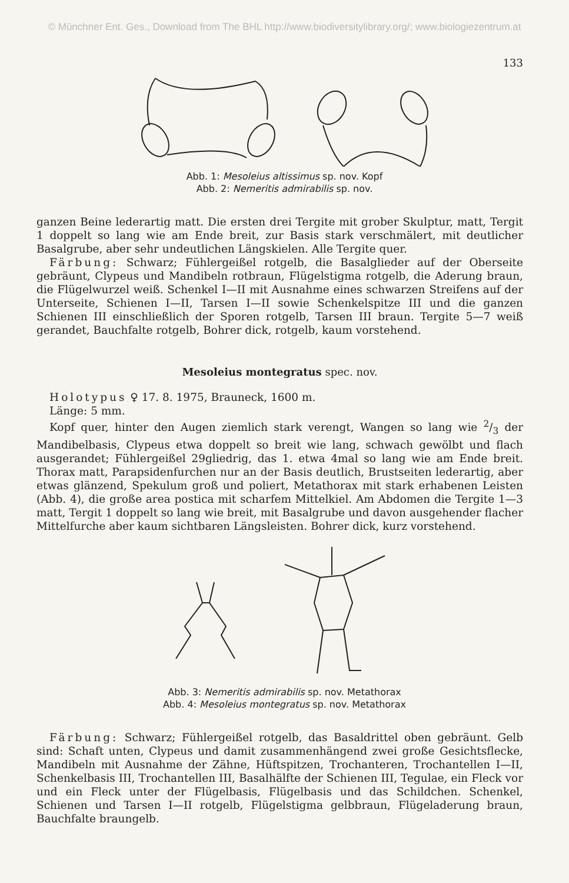© Münchner Ent. Ges., Download from The BHL http://www.biodiversitylibrary.org/; www.biologiezentrum.at
133
Abb. 1: Mesoleius altissimus sp. nov. Kopf
Abb. 2: Nemeritis admirabilis sp. nov.
ganzen Beine lederartig matt. Die ersten drei Tergite mit grober Skulptur, matt, Tergit 1 doppelt so lang wie am Ende breit, zur Basis stark verschmälert, mit deutlicher Basalgrube, aber sehr undeutlichen Längskielen. Alle Tergite quer.
Färbung: Schwarz; Fühlergeißel rotgelb, die Basalglieder auf der Oberseite gebräunt, Clypeus und Mandibeln rotbraun, Flügelstigma rotgelb, die Aderung braun, die Flügelwurzel weiß. Schenkel I—II mit Ausnahme eines schwarzen Streifens auf der Unterseite, Schienen I—II, Tarsen I—II sowie Schenkelspitze III und die ganzen Schienen III einschließlich der Sporen rotgelb, Tarsen III braun. Tergite 5—7 weiß gerandet, Bauchfalte rotgelb, Bohrer dick, rotgelb, kaum vorstehend.
Mesoleius montegratus spec. nov.
Holotypus ♀ 17. 8. 1975, Brauneck, 1600 m.
Länge: 5 mm.
Kopf quer, hinter den Augen ziemlich stark verengt, Wangen so lang wie 2/3 der Mandibelbasis, Clypeus etwa doppelt so breit wie lang, schwach gewölbt und flach ausgerandet; Fühlergeißel 29gliedrig, das 1. etwa 4mal so lang wie am Ende breit. Thorax matt, Parapsidenfurchen nur an der Basis deutlich, Brustseiten lederartig, aber etwas glänzend, Spekulum groß und poliert, Metathorax mit stark erhabenen Leisten (Abb. 4), die große area postica mit scharfem Mittelkiel. Am Abdomen die Tergite 1—3 matt, Tergit 1 doppelt so lang wie breit, mit Basalgrube und davon ausgehender flacher Mittelfurche aber kaum sichtbaren Längsleisten. Bohrer dick, kurz vorstehend.
Abb. 3: Nemeritis admirabilis sp. nov. Metathorax
Abb. 4: Mesoleius montegratus sp. nov. Metathorax
Färbung: Schwarz; Fühlergeißel rotgelb, das Basaldrittel oben gebräunt. Gelb sind: Schaft unten, Clypeus und damit zusammenhängend zwei große Gesichtsflecke, Mandibeln mit Ausnahme der Zähne, Hüftspitzen, Trochanteren, Trochantellen I—II, Schenkelbasis III, Trochantellen III, Basalhälfte der Schienen III, Tegulae, ein Fleck vor und ein Fleck unter der Flügelbasis, Flügelbasis und das Schildchen. Schenkel, Schienen und Tarsen I—II rotgelb, Flügelstigma gelbbraun, Flügeladerung braun, Bauchfalte braungelb.